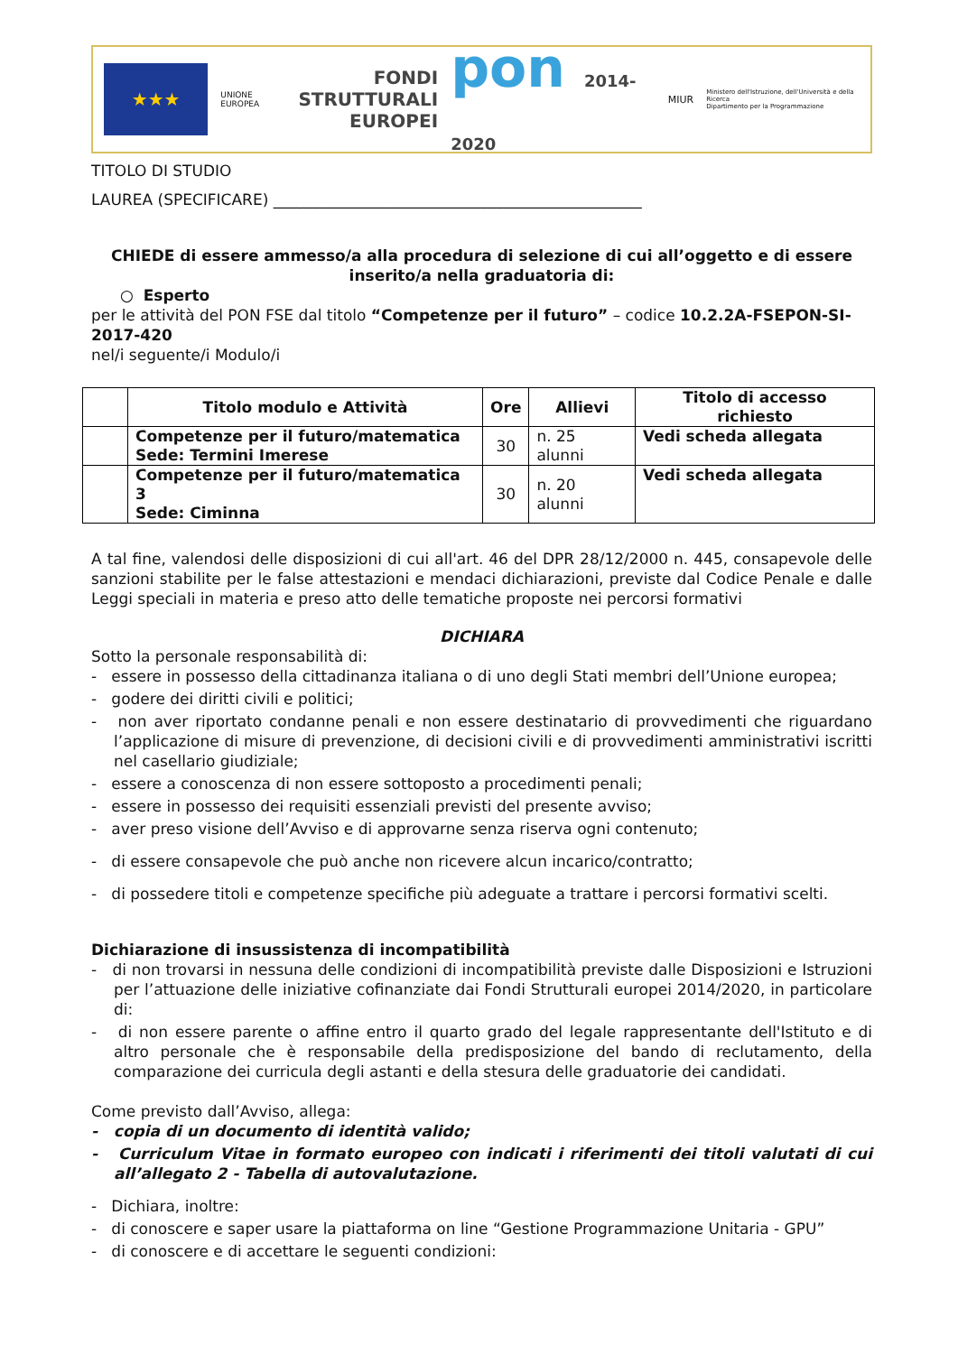★★★
UNIONE EUROPEA
FONDI
STRUTTURALI
EUROPEI
pon 2014-2020
MIUR
Ministero dell'Istruzione, dell'Università e della Ricerca
Dipartimento per la Programmazione
TITOLO DI STUDIO
LAUREA (SPECIFICARE) ________________________________________________
CHIEDE di essere ammesso/a alla procedura di selezione di cui all’oggetto e di essere inserito/a nella graduatoria di:
○ Esperto
per le attività del PON FSE dal titolo “Competenze per il futuro” – codice 10.2.2A-FSEPON-SI-2017-420
nel/i seguente/i Modulo/i
| | Titolo modulo e Attività | Ore | Allievi | Titolo di accesso richiesto |
| --- | --- | --- | --- | --- |
| | Competenze per il futuro/matematica Sede: Termini Imerese | 30 | n. 25 alunni | Vedi scheda allegata |
| | Competenze per il futuro/matematica 3 Sede: Ciminna | 30 | n. 20 alunni | Vedi scheda allegata |
A tal fine, valendosi delle disposizioni di cui all'art. 46 del DPR 28/12/2000 n. 445, consapevole delle sanzioni stabilite per le false attestazioni e mendaci dichiarazioni, previste dal Codice Penale e dalle Leggi speciali in materia e preso atto delle tematiche proposte nei percorsi formativi
DICHIARA
Sotto la personale responsabilità di:
- essere in possesso della cittadinanza italiana o di uno degli Stati membri dell’Unione europea;
- godere dei diritti civili e politici;
- non aver riportato condanne penali e non essere destinatario di provvedimenti che riguardano l’applicazione di misure di prevenzione, di decisioni civili e di provvedimenti amministrativi iscritti nel casellario giudiziale;
- essere a conoscenza di non essere sottoposto a procedimenti penali;
- essere in possesso dei requisiti essenziali previsti del presente avviso;
- aver preso visione dell’Avviso e di approvarne senza riserva ogni contenuto;
- di essere consapevole che può anche non ricevere alcun incarico/contratto;
- di possedere titoli e competenze specifiche più adeguate a trattare i percorsi formativi scelti.
Dichiarazione di insussistenza di incompatibilità
- di non trovarsi in nessuna delle condizioni di incompatibilità previste dalle Disposizioni e Istruzioni per l’attuazione delle iniziative cofinanziate dai Fondi Strutturali europei 2014/2020, in particolare di:
- di non essere parente o affine entro il quarto grado del legale rappresentante dell'Istituto e di altro personale che è responsabile della predisposizione del bando di reclutamento, della comparazione dei curricula degli astanti e della stesura delle graduatorie dei candidati.
Come previsto dall’Avviso, allega:
- copia di un documento di identità valido;
- Curriculum Vitae in formato europeo con indicati i riferimenti dei titoli valutati di cui all’allegato 2 - Tabella di autovalutazione.
- Dichiara, inoltre:
- di conoscere e saper usare la piattaforma on line “Gestione Programmazione Unitaria - GPU”
- di conoscere e di accettare le seguenti condizioni: